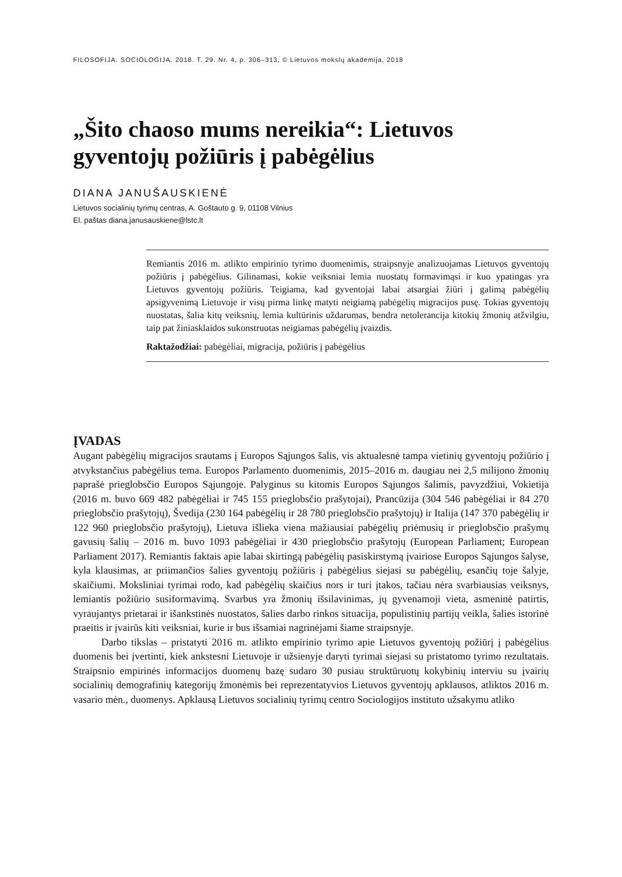FILOSOFIJA. SOCIOLOGIJA. 2018. T. 29. Nr. 4, p. 306–313, © Lietuvos mokslų akademija, 2018
„Šito chaoso mums nereikia“: Lietuvos gyventojų požiūris į pabėgėlius
DIANA JANUŠAUSKIENĖ
Lietuvos socialinių tyrimų centras, A. Goštauto g. 9, 01108 Vilnius
El. paštas diana.janusauskiene@lstc.lt
Remiantis 2016 m. atlikto empirinio tyrimo duomenimis, straipsnyje analizuojamas Lietuvos gyventojų požiūris į pabėgėlius. Gilinamasi, kokie veiksniai lemia nuostatų formavimąsi ir kuo ypatingas yra Lietuvos gyventojų požiūris. Teigiama, kad gyventojai labai atsargiai žiūri į galimą pabėgėlių apsigyvenimą Lietuvoje ir visų pirma linkę matyti neigiamą pabėgėlių migracijos pusę. Tokias gyventojų nuostatas, šalia kitų veiksnių, lemia kultūrinis uždarumas, bendra netolerancija kitokių žmonių atžvilgiu, taip pat žiniasklaidos sukonstruotas neigiamas pabėgėlių įvaizdis.
Raktažodžiai: pabėgėliai, migracija, požiūris į pabėgėlius
ĮVADAS
Augant pabėgėlių migracijos srautams į Europos Sąjungos šalis, vis aktualesnė tampa vietinių gyventojų požiūrio į atvykstančius pabėgėlius tema. Europos Parlamento duomenimis, 2015–2016 m. daugiau nei 2,5 milijono žmonių paprašė prieglobsčio Europos Sąjungoje. Palyginus su kitomis Europos Sąjungos šalimis, pavyzdžiui, Vokietija (2016 m. buvo 669 482 pabėgėliai ir 745 155 prieglobsčio prašytojai), Prancūzija (304 546 pabėgėliai ir 84 270 prieglobsčio prašytojų), Švedija (230 164 pabėgėlių ir 28 780 prieglobsčio prašytojų) ir Italija (147 370 pabėgėlių ir 122 960 prieglobsčio prašytojų), Lietuva išlieka viena mažiausiai pabėgėlių priėmusių ir prieglobsčio prašymų gavusių šalių – 2016 m. buvo 1093 pabėgėliai ir 430 prieglobsčio prašytojų (European Parliament; European Parliament 2017). Remiantis faktais apie labai skirtingą pabėgėlių pasiskirstymą įvairiose Europos Sąjungos šalyse, kyla klausimas, ar priimančios šalies gyventojų požiūris į pabėgėlius siejasi su pabėgėlių, esančių toje šalyje, skaičiumi. Moksliniai tyrimai rodo, kad pabėgėlių skaičius nors ir turi įtakos, tačiau nėra svarbiausias veiksnys, lemiantis požiūrio susiformavimą. Svarbus yra žmonių išsilavinimas, jų gyvenamoji vieta, asmeninė patirtis, vyraujantys prietarai ir išankstinės nuostatos, šalies darbo rinkos situacija, populistinių partijų veikla, šalies istorinė praeitis ir įvairūs kiti veiksniai, kurie ir bus išsamiai nagrinėjami šiame straipsnyje.
Darbo tikslas – pristatyti 2016 m. atlikto empirinio tyrimo apie Lietuvos gyventojų požiūrį į pabėgėlius duomenis bei įvertinti, kiek ankstesni Lietuvoje ir užsienyje daryti tyrimai siejasi su pristatomo tyrimo rezultatais. Straipsnio empirinės informacijos duomenų bazę sudaro 30 pusiau struktūruotų kokybinių interviu su įvairių socialinių demografinių kategorijų žmonėmis bei reprezentatyvios Lietuvos gyventojų apklausos, atliktos 2016 m. vasario mėn., duomenys. Apklausą Lietuvos socialinių tyrimų centro Sociologijos instituto užsakymu atliko